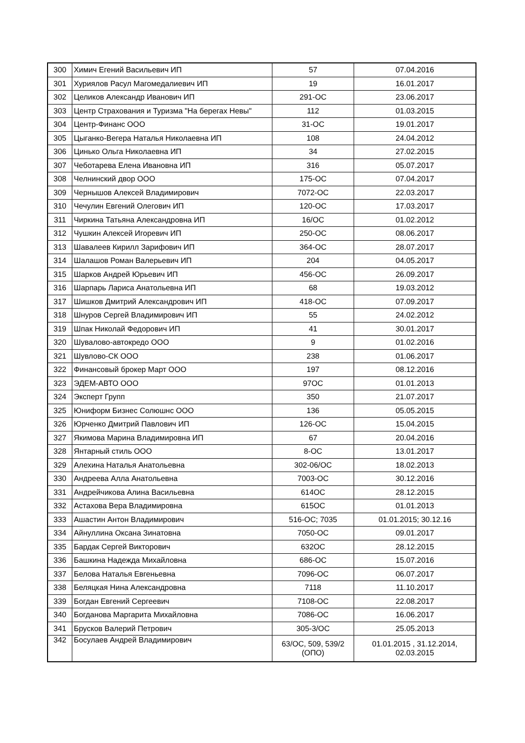| 300 | Химич Егений Васильевич ИП | 57 | 07.04.2016 |
| 301 | Хуриялов Расул Магомедалиевич ИП | 19 | 16.01.2017 |
| 302 | Целиков Александр Иванович ИП | 291-ОС | 23.06.2017 |
| 303 | Центр Страхования и Туризма "На берегах Невы" | 112 | 01.03.2015 |
| 304 | Центр-Финанс ООО | 31-ОС | 19.01.2017 |
| 305 | Цыганко-Вегера Наталья Николаевна ИП | 108 | 24.04.2012 |
| 306 | Цинько Ольга Николаевна ИП | 34 | 27.02.2015 |
| 307 | Чеботарева Елена Ивановна ИП | 316 | 05.07.2017 |
| 308 | Челнинский двор ООО | 175-ОС | 07.04.2017 |
| 309 | Чернышов Алексей Владимирович | 7072-ОС | 22.03.2017 |
| 310 | Чечулин Евгений Олегович ИП | 120-ОС | 17.03.2017 |
| 311 | Чиркина Татьяна Александровна ИП | 16/ОС | 01.02.2012 |
| 312 | Чушкин Алексей Игоревич ИП | 250-ОС | 08.06.2017 |
| 313 | Шавалеев Кирилл Зарифович ИП | 364-ОС | 28.07.2017 |
| 314 | Шалашов Роман Валерьевич ИП | 204 | 04.05.2017 |
| 315 | Шарков Андрей Юрьевич ИП | 456-ОС | 26.09.2017 |
| 316 | Шарпарь Лариса Анатольевна ИП | 68 | 19.03.2012 |
| 317 | Шишков Дмитрий Александрович ИП | 418-ОС | 07.09.2017 |
| 318 | Шнуров Сергей Владимирович ИП | 55 | 24.02.2012 |
| 319 | Шпак Николай Федорович ИП | 41 | 30.01.2017 |
| 320 | Шувалово-автокредо ООО | 9 | 01.02.2016 |
| 321 | Шувлово-СК ООО | 238 | 01.06.2017 |
| 322 | Финансовый брокер Март ООО | 197 | 08.12.2016 |
| 323 | ЭДЕМ-АВТО ООО | 97ОС | 01.01.2013 |
| 324 | Эксперт Групп | 350 | 21.07.2017 |
| 325 | Юниформ Бизнес Солюшнс ООО | 136 | 05.05.2015 |
| 326 | Юрченко Дмитрий Павлович ИП | 126-ОС | 15.04.2015 |
| 327 | Якимова Марина Владимировна ИП | 67 | 20.04.2016 |
| 328 | Янтарный стиль ООО | 8-ОС | 13.01.2017 |
| 329 | Алехина Наталья Анатольевна | 302-06/ОС | 18.02.2013 |
| 330 | Андреева Алла Анатольевна | 7003-ОС | 30.12.2016 |
| 331 | Андрейчикова Алина Васильевна | 614ОС | 28.12.2015 |
| 332 | Астахова Вера Владимировна | 615ОС | 01.01.2013 |
| 333 | Ашастин Антон Владимирович | 516-ОС; 7035 | 01.01.2015; 30.12.16 |
| 334 | Айнуллина Оксана Зинатовна | 7050-ОС | 09.01.2017 |
| 335 | Бардак Сергей Викторович | 632ОС | 28.12.2015 |
| 336 | Башкина Надежда Михайловна | 686-ОС | 15.07.2016 |
| 337 | Белова Наталья Евгеньевна | 7096-ОС | 06.07.2017 |
| 338 | Беляцкая Нина Александровна | 7118 | 11.10.2017 |
| 339 | Богдан Евгений Сергеевич | 7108-ОС | 22.08.2017 |
| 340 | Богданова Маргарита Михайловна | 7086-ОС | 16.06.2017 |
| 341 | Брусков Валерий Петрович | 305-3/ОС | 25.05.2013 |
| 342 | Босулаев Андрей Владимирович | 63/ОС, 509, 539/2 (ОПО) | 01.01.2015 , 31.12.2014, 02.03.2015 |